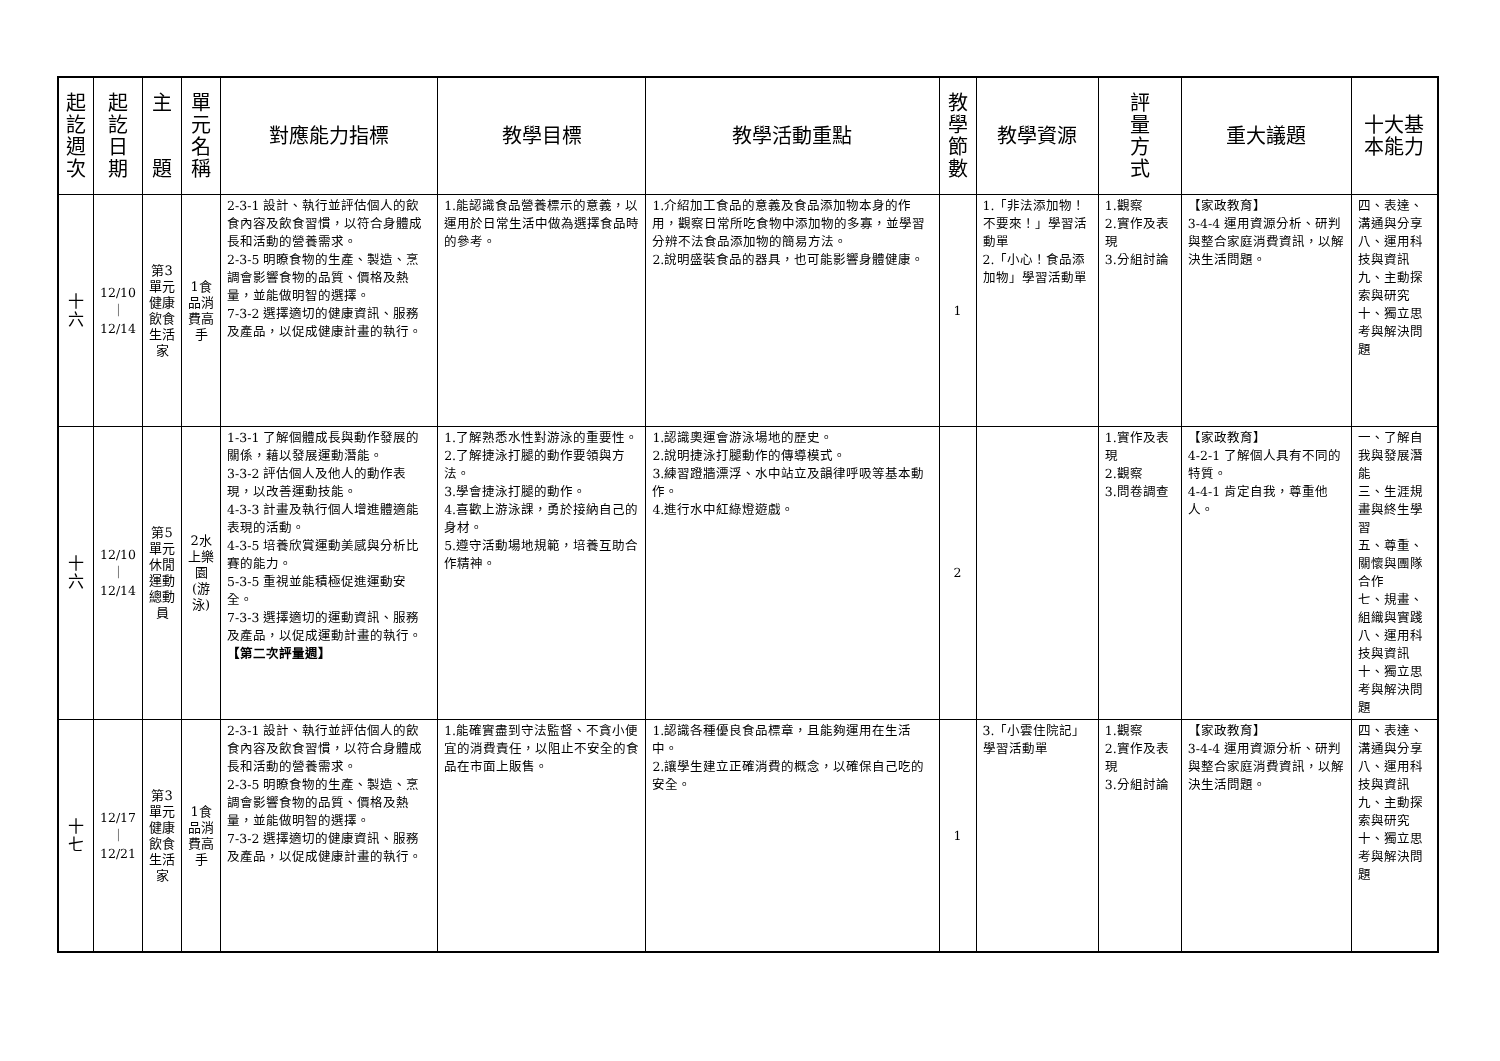| 起 訖 週 次 | 起 訖 日 期 | 主 題 | 單 元 名 稱 | 對應能力指標 | 教學目標 | 教學活動重點 | 教 學 節 數 | 教學資源 | 評 量 方 式 | 重大議題 | 十大基本能力 |
| --- | --- | --- | --- | --- | --- | --- | --- | --- | --- | --- | --- |
| 十 六 | 12/10 ｜ 12/14 | 第3單元健康飲食生活家 | 1食品消費高手 | 2-3-1 設計、執行並評估個人的飲食內容及飲食習慣，以符合身體成長和活動的營養需求。 2-3-5 明瞭食物的生產、製造、烹調會影響食物的品質、價格及熱量，並能做明智的選擇。 7-3-2 選擇適切的健康資訊、服務及產品，以促成健康計畫的執行。 | 1.能認識食品營養標示的意義，以運用於日常生活中做為選擇食品時的參考。 | 1.介紹加工食品的意義及食品添加物本身的作用，觀察日常所吃食物中添加物的多寡，並學習分辨不法食品添加物的簡易方法。 2.說明盛裝食品的器具，也可能影響身體健康。 | 1 | 1.「非法添加物！不要來！」學習活動單 2.「小心！食品添加物」學習活動單 | 1.觀察 2.實作及表現 3.分組討論 | 【家政教育】 3-4-4 運用資源分析、研判與整合家庭消費資訊，以解決生活問題。 | 四、表達、溝通與分享 八、運用科技與資訊 九、主動探索與研究 十、獨立思考與解決問題 |
| 十 六 | 12/10 ｜ 12/14 | 第5單元休閒運動總動員 | 2水上樂園(游泳) | 1-3-1 了解個體成長與動作發展的關係，藉以發展運動潛能。 3-3-2 評估個人及他人的動作表現，以改善運動技能。 4-3-3 計畫及執行個人增進體適能表現的活動。 4-3-5 培養欣賞運動美感與分析比賽的能力。 5-3-5 重視並能積極促進運動安全。 7-3-3 選擇適切的運動資訊、服務及產品，以促成運動計畫的執行。 【第二次評量週】 | 1.了解熟悉水性對游泳的重要性。 2.了解捷泳打腿的動作要領與方法。 3.學會捷泳打腿的動作。 4.喜歡上游泳課，勇於接納自己的身材。 5.遵守活動場地規範，培養互助合作精神。 | 1.認識奧運會游泳場地的歷史。 2.說明捷泳打腿動作的傳導模式。 3.練習蹬牆漂浮、水中站立及韻律呼吸等基本動作。 4.進行水中紅綠燈遊戲。 | 2 | | 1.實作及表現 2.觀察 3.問卷調查 | 【家政教育】 4-2-1 了解個人具有不同的特質。 4-4-1 肯定自我，尊重他人。 | 一、了解自我與發展潛能 三、生涯規畫與終生學習 五、尊重、關懷與團隊合作 七、規畫、組織與實踐 八、運用科技與資訊 十、獨立思考與解決問題 |
| 十 七 | 12/17 ｜ 12/21 | 第3單元健康飲食生活家 | 1食品消費高手 | 2-3-1 設計、執行並評估個人的飲食內容及飲食習慣，以符合身體成長和活動的營養需求。 2-3-5 明瞭食物的生產、製造、烹調會影響食物的品質、價格及熱量，並能做明智的選擇。 7-3-2 選擇適切的健康資訊、服務及產品，以促成健康計畫的執行。 | 1.能確實盡到守法監督、不貪小便宜的消費責任，以阻止不安全的食品在市面上販售。 | 1.認識各種優良食品標章，且能夠運用在生活中。 2.讓學生建立正確消費的概念，以確保自己吃的安全。 | 1 | 3.「小雲住院記」學習活動單 | 1.觀察 2.實作及表現 3.分組討論 | 【家政教育】 3-4-4 運用資源分析、研判與整合家庭消費資訊，以解決生活問題。 | 四、表達、溝通與分享 八、運用科技與資訊 九、主動探索與研究 十、獨立思考與解決問題 |